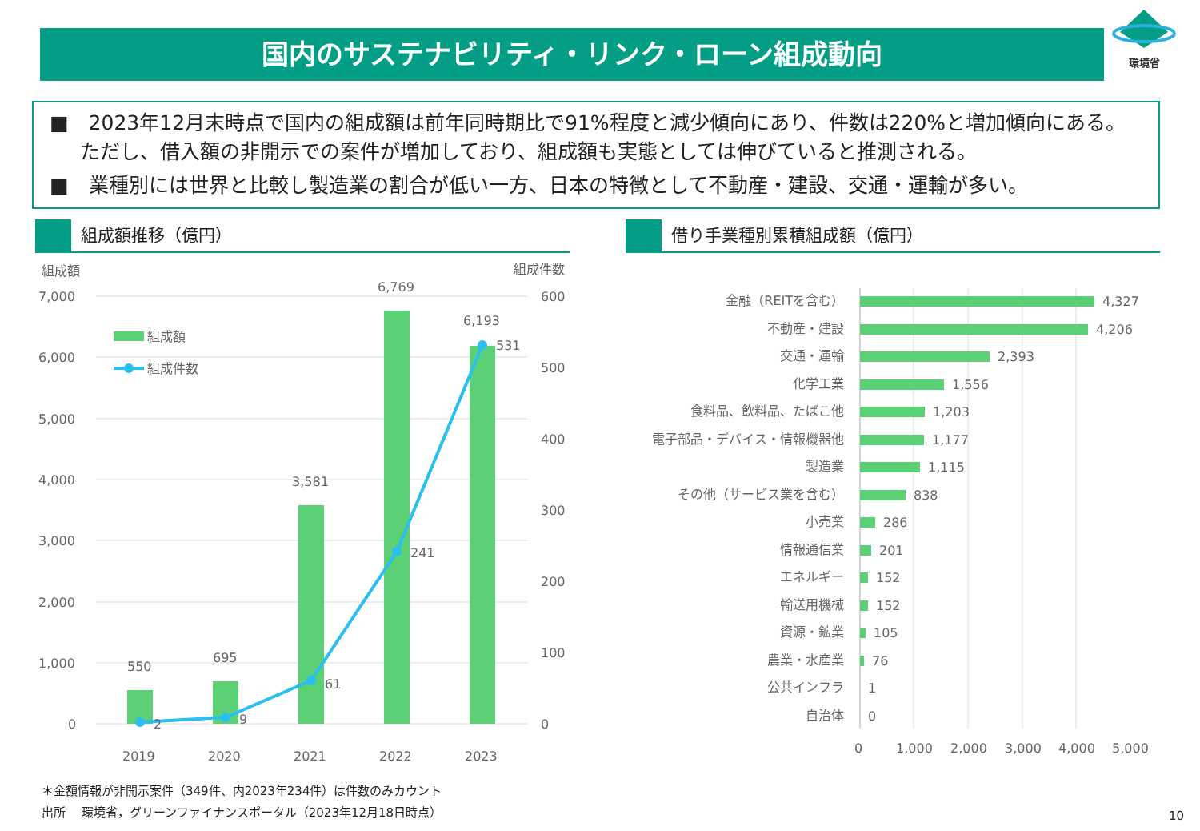国内のサステナビリティ・リンク・ローン組成動向
環境省
■　2023年12月末時点で国内の組成額は前年同時期比で91%程度と減少傾向にあり、件数は220%と増加傾向にある。ただし、借入額の非開示での案件が増加しており、組成額も実態としては伸びていると推測される。
■　業種別には世界と比較し製造業の割合が低い一方、日本の特徴として不動産・建設、交通・運輸が多い。
組成額推移（億円） 借り手業種別累積組成額（億円）
組成額
組成件数
7,000
6,000
5,000
4,000
3,000
2,000
1,000
0
600
500
400
300
200
100
0
組成額
組成件数
550
695
3,581
6,769
6,193
2
9
61
241
531
2019
2020
2021
2022
2023
金融（REITを含む）
不動産・建設
交通・運輸
化学工業
食料品、飲料品、たばこ他
電子部品・デバイス・情報機器他
製造業
その他（サービス業を含む）
小売業
情報通信業
エネルギー
輸送用機械
資源・鉱業
農業・水産業
公共インフラ
自治体
4,327
4,206
2,393
1,556
1,203
1,177
1,115
838
286
201
152
152
105
76
1
0
0
1,000
2,000
3,000
4,000
5,000
＊金額情報が非開示案件（349件、内2023年234件）は件数のみカウント
出所　 環境省，グリーンファイナンスポータル（2023年12月18日時点）
10